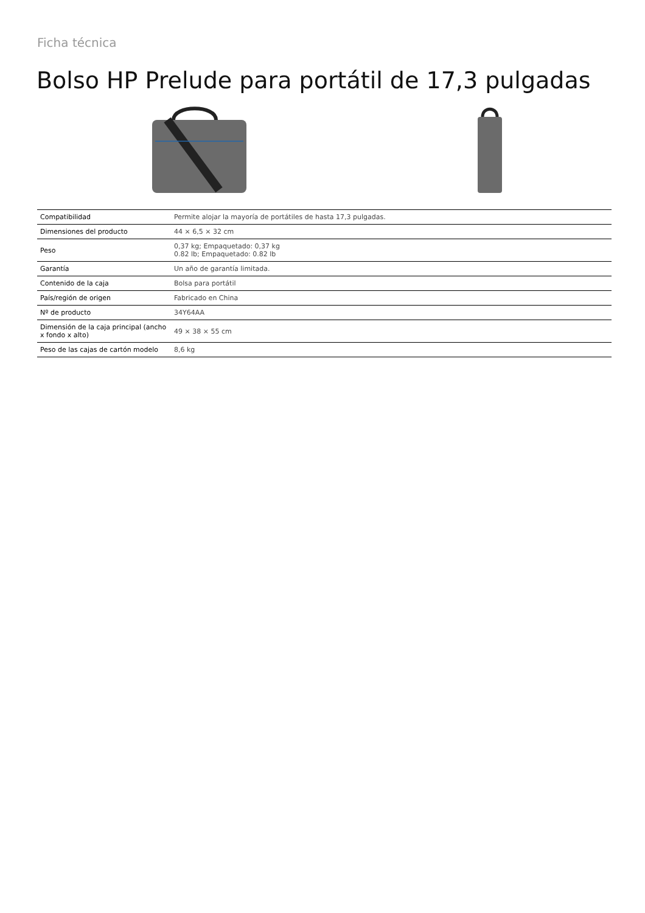Ficha técnica
Bolso HP Prelude para portátil de 17,3 pulgadas
| Compatibilidad | Permite alojar la mayoría de portátiles de hasta 17,3 pulgadas. |
| Dimensiones del producto | 44 × 6,5 × 32 cm |
| Peso | 0,37 kg; Empaquetado: 0,37 kg 0.82 lb; Empaquetado: 0.82 lb |
| Garantía | Un año de garantía limitada. |
| Contenido de la caja | Bolsa para portátil |
| País/región de origen | Fabricado en China |
| Nº de producto | 34Y64AA |
| Dimensión de la caja principal (ancho x fondo x alto) | 49 × 38 × 55 cm |
| Peso de las cajas de cartón modelo | 8,6 kg |